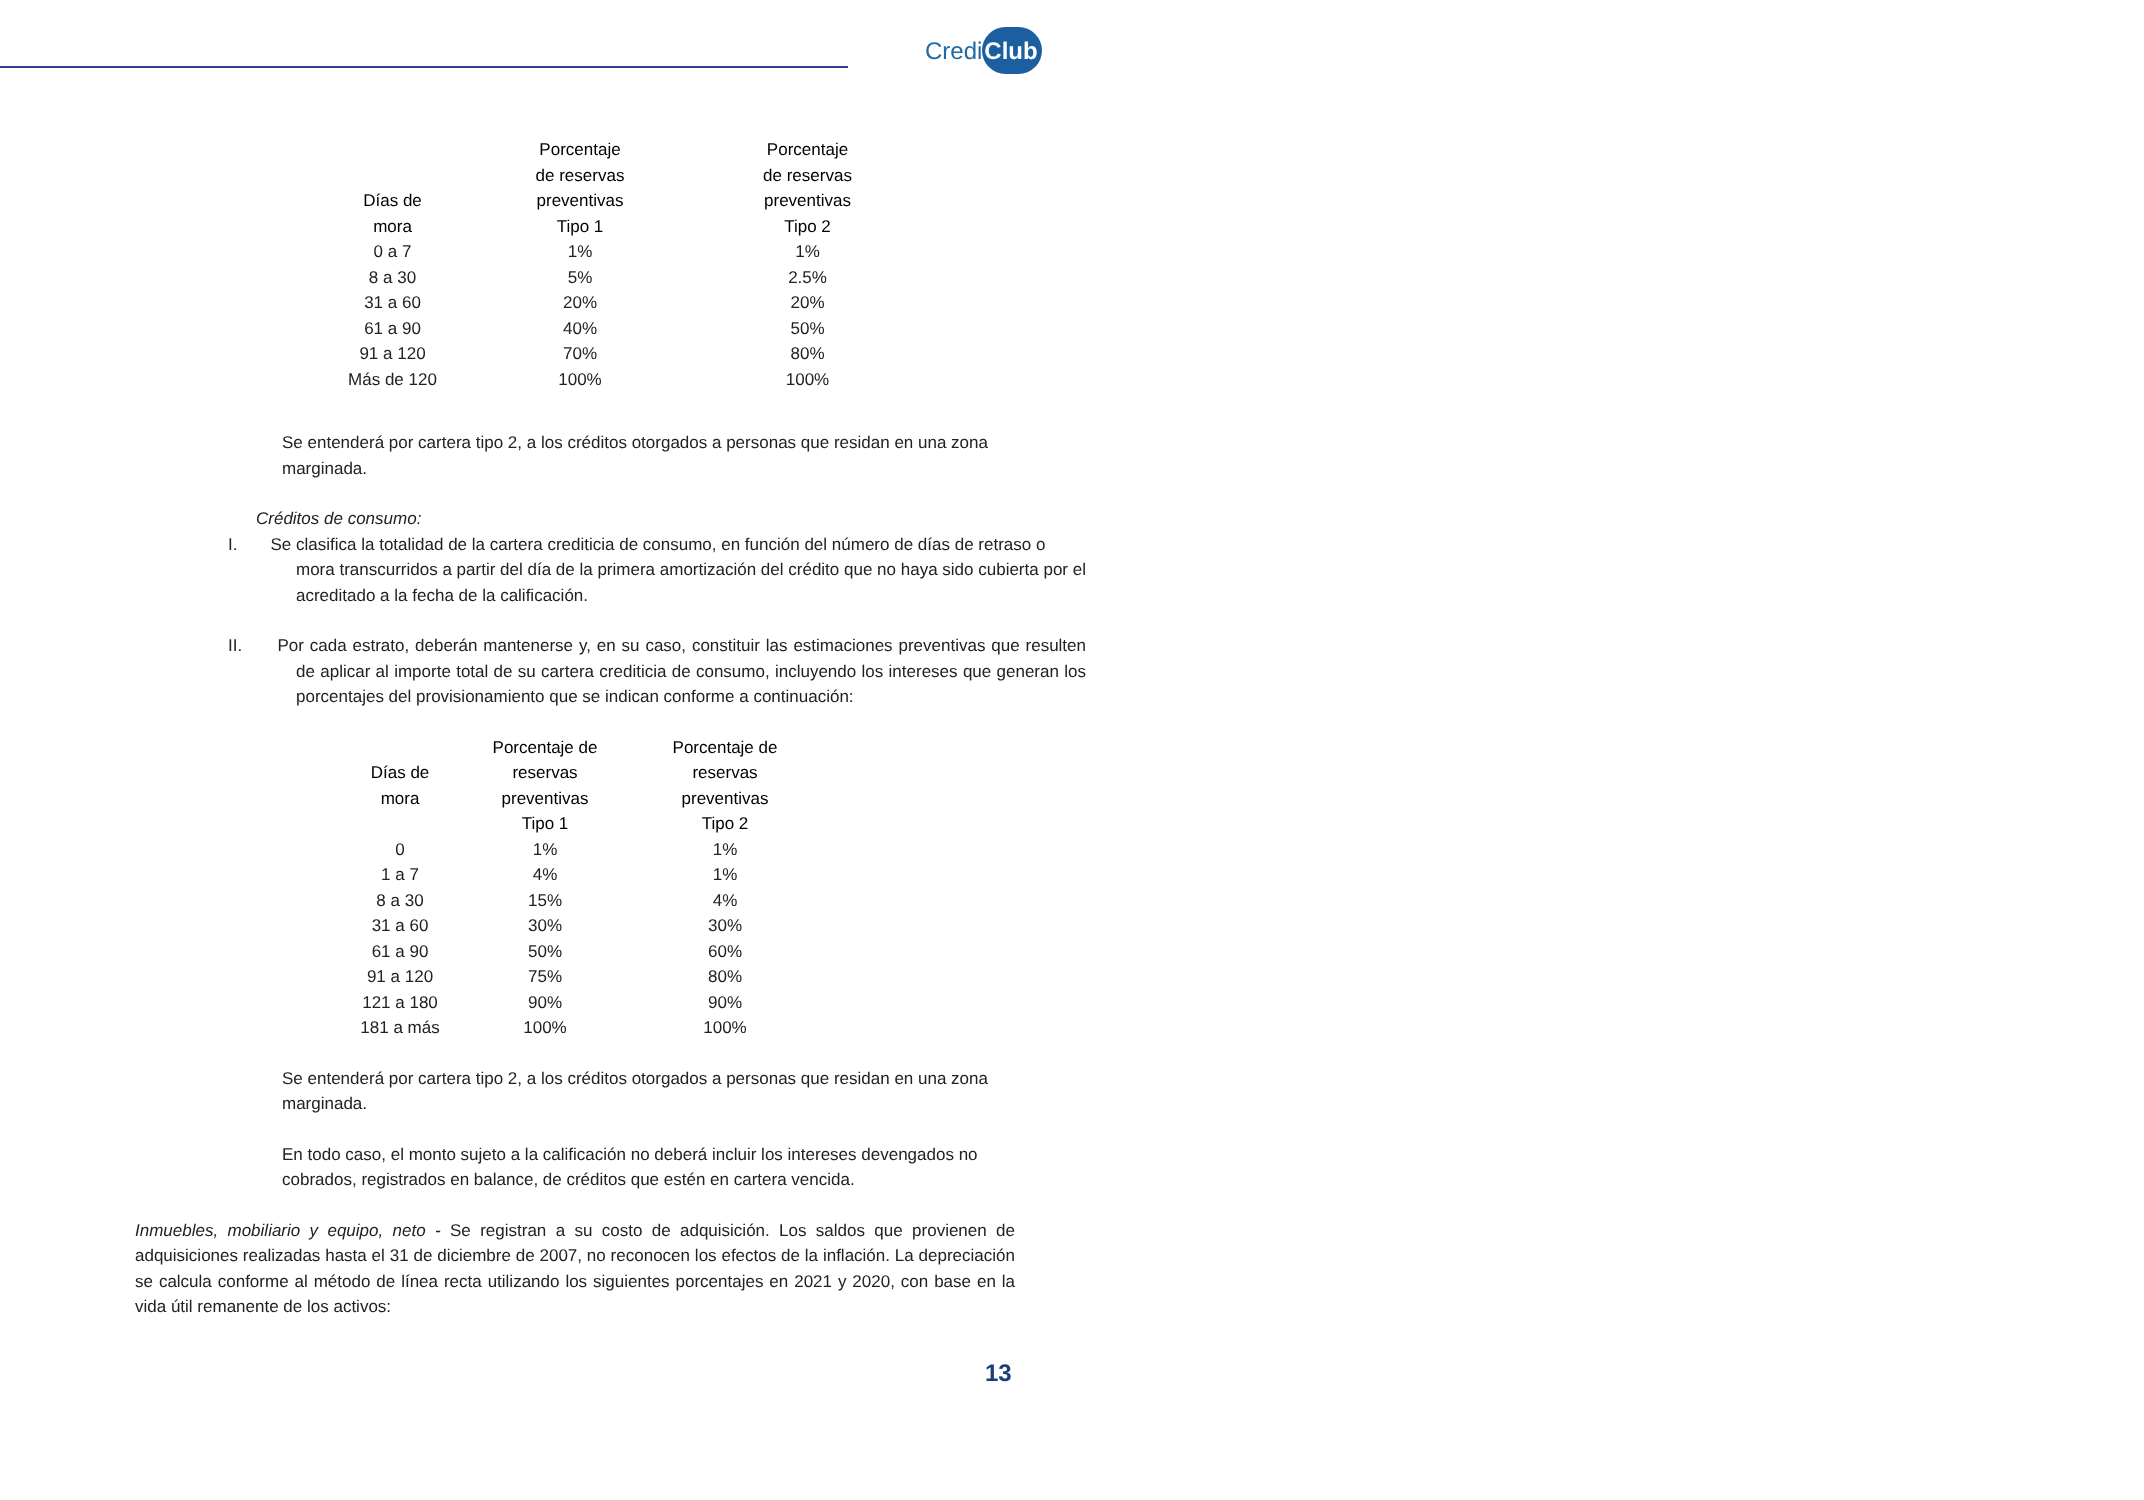CrediClub
| Días de mora | Porcentaje de reservas preventivas Tipo 1 | Porcentaje de reservas preventivas Tipo 2 |
| --- | --- | --- |
| 0 a 7 | 1% | 1% |
| 8 a 30 | 5% | 2.5% |
| 31 a 60 | 20% | 20% |
| 61 a 90 | 40% | 50% |
| 91 a 120 | 70% | 80% |
| Más de 120 | 100% | 100% |
Se entenderá por cartera tipo 2, a los créditos otorgados a personas que residan en una zona marginada.
Créditos de consumo:
I. Se clasifica la totalidad de la cartera crediticia de consumo, en función del número de días de retraso o mora transcurridos a partir del día de la primera amortización del crédito que no haya sido cubierta por el acreditado a la fecha de la calificación.
II. Por cada estrato, deberán mantenerse y, en su caso, constituir las estimaciones preventivas que resulten de aplicar al importe total de su cartera crediticia de consumo, incluyendo los intereses que generan los porcentajes del provisionamiento que se indican conforme a continuación:
| Días de mora | Porcentaje de reservas preventivas Tipo 1 | Porcentaje de reservas preventivas Tipo 2 |
| --- | --- | --- |
| 0 | 1% | 1% |
| 1 a 7 | 4% | 1% |
| 8 a 30 | 15% | 4% |
| 31 a 60 | 30% | 30% |
| 61 a 90 | 50% | 60% |
| 91 a 120 | 75% | 80% |
| 121 a 180 | 90% | 90% |
| 181 a más | 100% | 100% |
Se entenderá por cartera tipo 2, a los créditos otorgados a personas que residan en una zona marginada.
En todo caso, el monto sujeto a la calificación no deberá incluir los intereses devengados no cobrados, registrados en balance, de créditos que estén en cartera vencida.
Inmuebles, mobiliario y equipo, neto - Se registran a su costo de adquisición. Los saldos que provienen de adquisiciones realizadas hasta el 31 de diciembre de 2007, no reconocen los efectos de la inflación. La depreciación se calcula conforme al método de línea recta utilizando los siguientes porcentajes en 2021 y 2020, con base en la vida útil remanente de los activos:
13